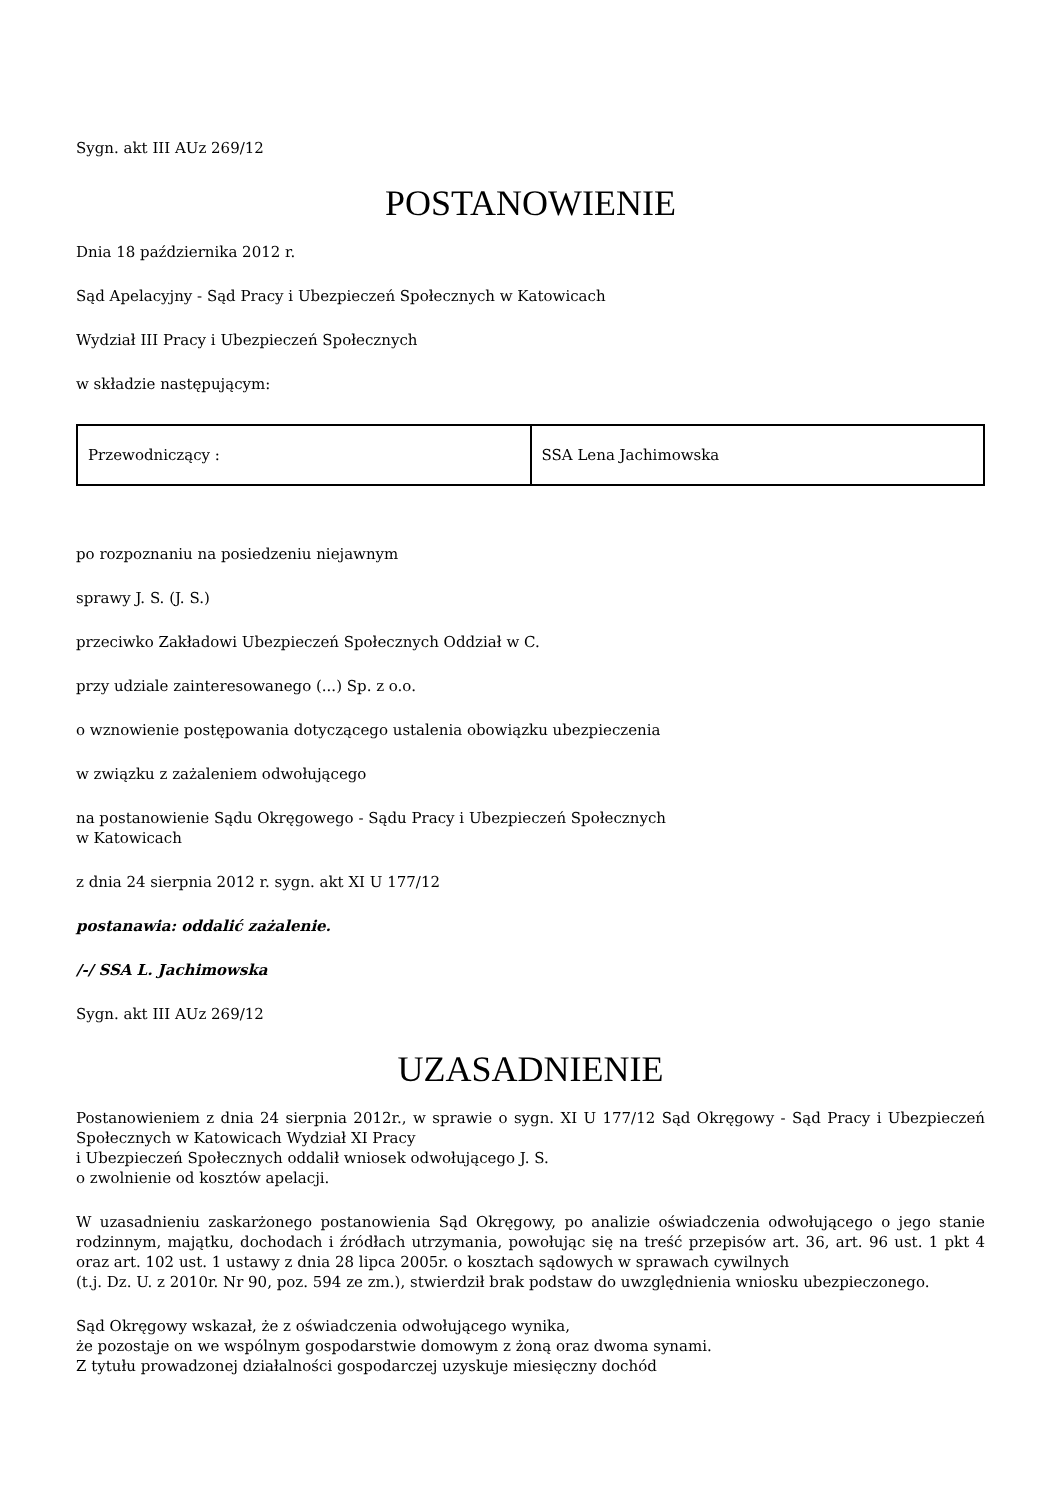Sygn. akt III AUz 269/12
POSTANOWIENIE
Dnia 18 października 2012 r.
Sąd Apelacyjny - Sąd Pracy i Ubezpieczeń Społecznych w Katowicach
Wydział III Pracy i Ubezpieczeń Społecznych
w składzie następującym:
| Przewodniczący : | SSA Lena Jachimowska |
po rozpoznaniu na posiedzeniu niejawnym
sprawy J. S. (J. S.)
przeciwko Zakładowi Ubezpieczeń Społecznych Oddział w C.
przy udziale zainteresowanego (...) Sp. z o.o.
o wznowienie postępowania dotyczącego ustalenia obowiązku ubezpieczenia
w związku z zażaleniem odwołującego
na postanowienie Sądu Okręgowego - Sądu Pracy i Ubezpieczeń Społecznych
w Katowicach
z dnia 24 sierpnia 2012 r. sygn. akt XI U 177/12
postanawia: oddalić zażalenie.
/-/ SSA L. Jachimowska
Sygn. akt III AUz 269/12
UZASADNIENIE
Postanowieniem z dnia 24 sierpnia 2012r., w sprawie o sygn. XI U 177/12 Sąd Okręgowy - Sąd Pracy i Ubezpieczeń Społecznych w Katowicach Wydział XI Pracy
i Ubezpieczeń Społecznych oddalił wniosek odwołującego J. S.
o zwolnienie od kosztów apelacji.
W uzasadnieniu zaskarżonego postanowienia Sąd Okręgowy, po analizie oświadczenia odwołującego o jego stanie rodzinnym, majątku, dochodach i źródłach utrzymania, powołując się na treść przepisów art. 36, art. 96 ust. 1 pkt 4 oraz art. 102 ust. 1 ustawy z dnia 28 lipca 2005r. o kosztach sądowych w sprawach cywilnych
(t.j. Dz. U. z 2010r. Nr 90, poz. 594 ze zm.), stwierdził brak podstaw do uwzględnienia wniosku ubezpieczonego.
Sąd Okręgowy wskazał, że z oświadczenia odwołującego wynika,
że pozostaje on we wspólnym gospodarstwie domowym z żoną oraz dwoma synami.
Z tytułu prowadzonej działalności gospodarczej uzyskuje miesięczny dochód